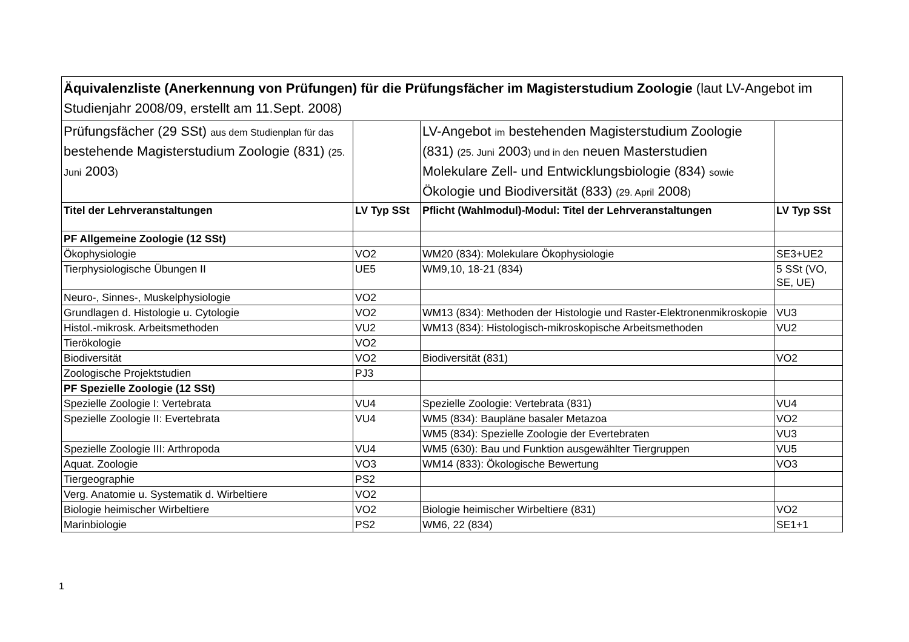| Äquivalenzliste (Anerkennung von Prüfungen) für die Prüfungsfächer im Magisterstudium Zoologie (laut LV-Angebot im Studienjahr 2008/09, erstellt am 11.Sept. 2008) | | | |
| Prüfungsfächer (29 SSt) aus dem Studienplan für das bestehende Magisterstudium Zoologie (831) (25. Juni 2003 ) | | LV-Angebot im bestehenden Magisterstudium Zoologie (831) (25. Juni 2003 ) und in den neuen Masterstudien Molekulare Zell- und Entwicklungsbiologie (834) sowie Ökologie und Biodiversität (833) (29. April 2008 ) | |
| Titel der Lehrveranstaltungen | LV Typ SSt | Pflicht (Wahlmodul)-Modul: Titel der Lehrveranstaltungen | LV Typ SSt |
| PF Allgemeine Zoologie (12 SSt) | | | |
| Ökophysiologie | VO2 | WM20 (834): Molekulare Ökophysiologie | SE3+UE2 |
| Tierphysiologische Übungen II | UE5 | WM9,10, 18-21 (834) | 5 SSt (VO, SE, UE) |
| Neuro-, Sinnes-, Muskelphysiologie | VO2 | | |
| Grundlagen d. Histologie u. Cytologie | VO2 | WM13 (834): Methoden der Histologie und Raster-Elektronenmikroskopie | VU3 |
| Histol.-mikrosk. Arbeitsmethoden | VU2 | WM13 (834): Histologisch-mikroskopische Arbeitsmethoden | VU2 |
| Tierökologie | VO2 | | |
| Biodiversität | VO2 | Biodiversität (831) | VO2 |
| Zoologische Projektstudien | PJ3 | | |
| PF Spezielle Zoologie (12 SSt) | | | |
| Spezielle Zoologie I: Vertebrata | VU4 | Spezielle Zoologie: Vertebrata (831) | VU4 |
| Spezielle Zoologie II: Evertebrata | VU4 | WM5 (834): Baupläne basaler Metazoa | VO2 |
| | | WM5 (834): Spezielle Zoologie der Evertebraten | VU3 |
| Spezielle Zoologie III: Arthropoda | VU4 | WM5 (630): Bau und Funktion ausgewählter Tiergruppen | VU5 |
| Aquat. Zoologie | VO3 | WM14 (833): Ökologische Bewertung | VO3 |
| Tiergeographie | PS2 | | |
| Verg. Anatomie u. Systematik d. Wirbeltiere | VO2 | | |
| Biologie heimischer Wirbeltiere | VO2 | Biologie heimischer Wirbeltiere (831) | VO2 |
| Marinbiologie | PS2 | WM6, 22 (834) | SE1+1 |
1